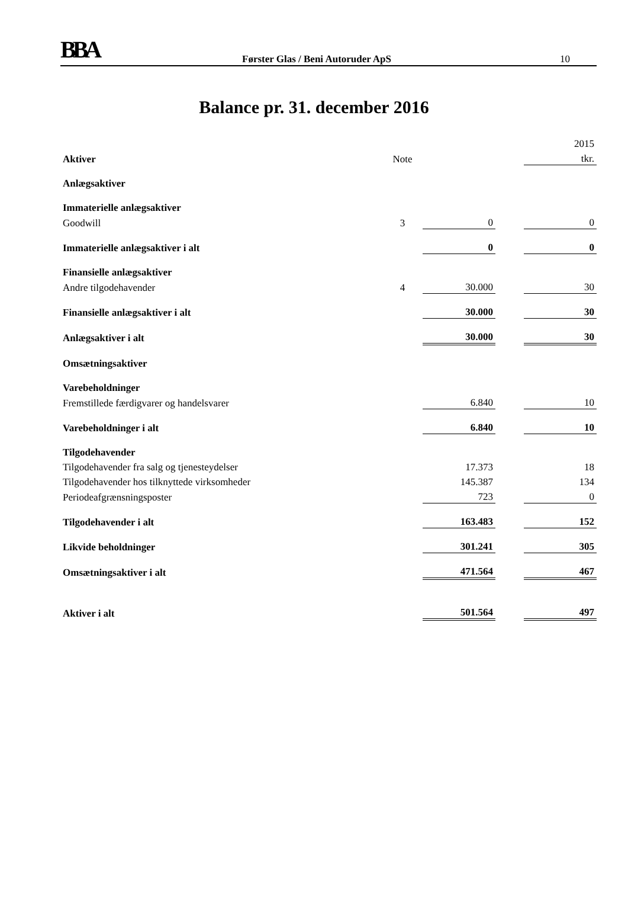BBA Førster Glas / Beni Autoruder ApS 10
Balance pr. 31. december 2016
| | | | | 2015 |
| Aktiver | Note | | | tkr. |
| Anlægsaktiver | | | | |
| Immaterielle anlægsaktiver | | | | |
| Goodwill | 3 | 0 | | 0 |
| Immaterielle anlægsaktiver i alt | | 0 | | 0 |
| Finansielle anlægsaktiver | | | | |
| Andre tilgodehavender | 4 | 30.000 | | 30 |
| Finansielle anlægsaktiver i alt | | 30.000 | | 30 |
| Anlægsaktiver i alt | | 30.000 | | 30 |
| Omsætningsaktiver | | | | |
| Varebeholdninger | | | | |
| Fremstillede færdigvarer og handelsvarer | | 6.840 | | 10 |
| Varebeholdninger i alt | | 6.840 | | 10 |
| Tilgodehavender | | | | |
| Tilgodehavender fra salg og tjenesteydelser | | 17.373 | | 18 |
| Tilgodehavender hos tilknyttede virksomheder | | 145.387 | | 134 |
| Periodeafgrænsningsposter | | 723 | | 0 |
| Tilgodehavender i alt | | 163.483 | | 152 |
| Likvide beholdninger | | 301.241 | | 305 |
| Omsætningsaktiver i alt | | 471.564 | | 467 |
| Aktiver i alt | | 501.564 | | 497 |